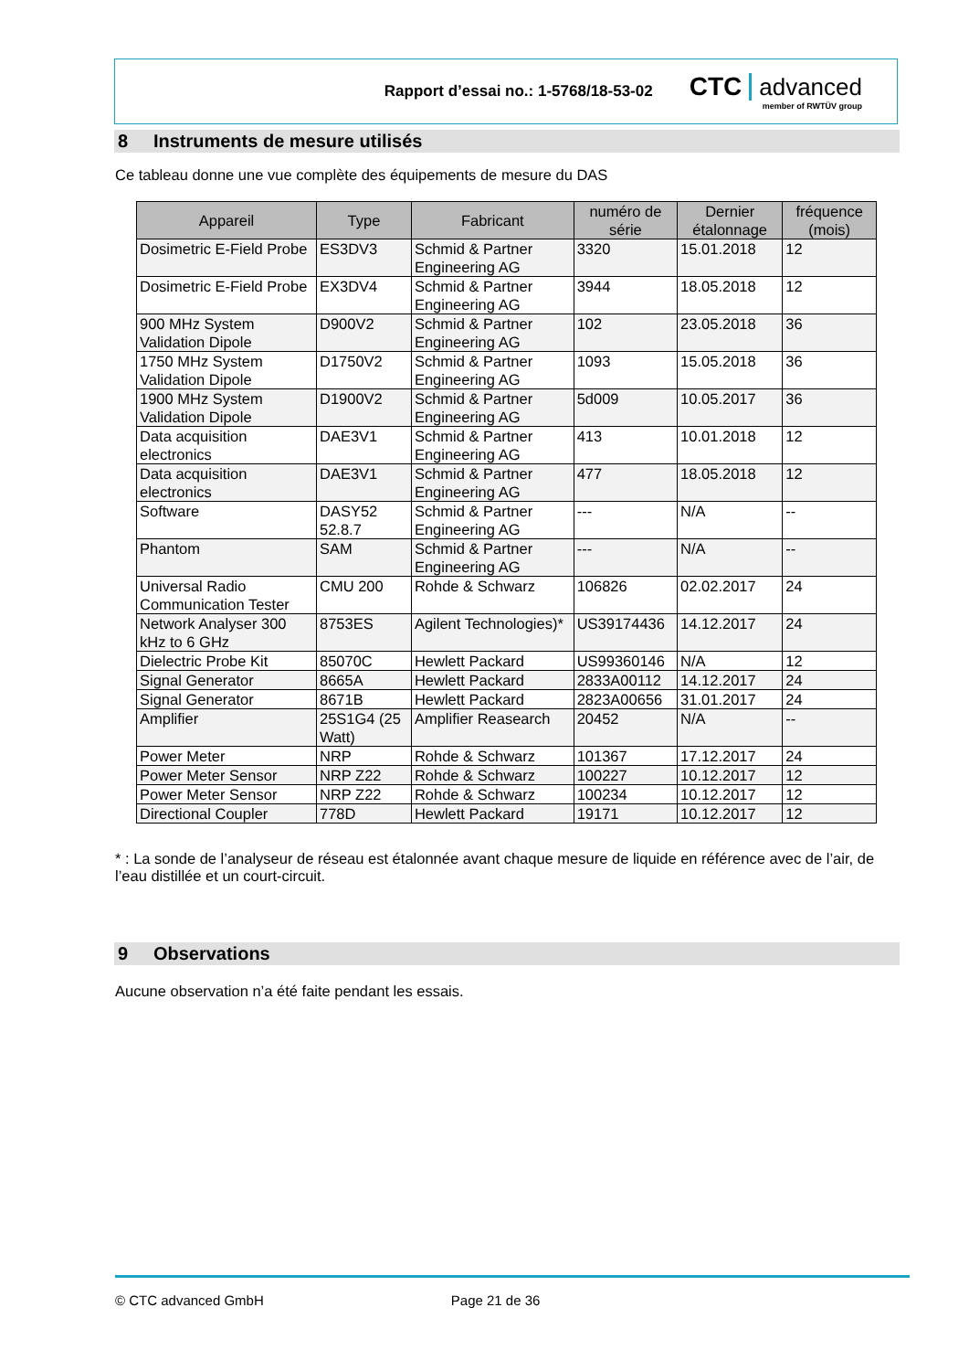Rapport d’essai no.: 1-5768/18-53-02
CTC advanced
member of RWTÜV group
8 Instruments de mesure utilisés
Ce tableau donne une vue complète des équipements de mesure du DAS
| Appareil | Type | Fabricant | numéro de série | Dernier étalonnage | fréquence (mois) |
| --- | --- | --- | --- | --- | --- |
| Dosimetric E-Field Probe | ES3DV3 | Schmid & Partner Engineering AG | 3320 | 15.01.2018 | 12 |
| Dosimetric E-Field Probe | EX3DV4 | Schmid & Partner Engineering AG | 3944 | 18.05.2018 | 12 |
| 900 MHz System Validation Dipole | D900V2 | Schmid & Partner Engineering AG | 102 | 23.05.2018 | 36 |
| 1750 MHz System Validation Dipole | D1750V2 | Schmid & Partner Engineering AG | 1093 | 15.05.2018 | 36 |
| 1900 MHz System Validation Dipole | D1900V2 | Schmid & Partner Engineering AG | 5d009 | 10.05.2017 | 36 |
| Data acquisition electronics | DAE3V1 | Schmid & Partner Engineering AG | 413 | 10.01.2018 | 12 |
| Data acquisition electronics | DAE3V1 | Schmid & Partner Engineering AG | 477 | 18.05.2018 | 12 |
| Software | DASY52 52.8.7 | Schmid & Partner Engineering AG | --- | N/A | -- |
| Phantom | SAM | Schmid & Partner Engineering AG | --- | N/A | -- |
| Universal Radio Communication Tester | CMU 200 | Rohde & Schwarz | 106826 | 02.02.2017 | 24 |
| Network Analyser 300 kHz to 6 GHz | 8753ES | Agilent Technologies)* | US39174436 | 14.12.2017 | 24 |
| Dielectric Probe Kit | 85070C | Hewlett Packard | US99360146 | N/A | 12 |
| Signal Generator | 8665A | Hewlett Packard | 2833A00112 | 14.12.2017 | 24 |
| Signal Generator | 8671B | Hewlett Packard | 2823A00656 | 31.01.2017 | 24 |
| Amplifier | 25S1G4 (25 Watt) | Amplifier Reasearch | 20452 | N/A | -- |
| Power Meter | NRP | Rohde & Schwarz | 101367 | 17.12.2017 | 24 |
| Power Meter Sensor | NRP Z22 | Rohde & Schwarz | 100227 | 10.12.2017 | 12 |
| Power Meter Sensor | NRP Z22 | Rohde & Schwarz | 100234 | 10.12.2017 | 12 |
| Directional Coupler | 778D | Hewlett Packard | 19171 | 10.12.2017 | 12 |
* : La sonde de l’analyseur de réseau est étalonnée avant chaque mesure de liquide en référence avec de l’air, de l’eau distillée et un court-circuit.
9 Observations
Aucune observation n’a été faite pendant les essais.
© CTC advanced GmbH Page 21 de 36